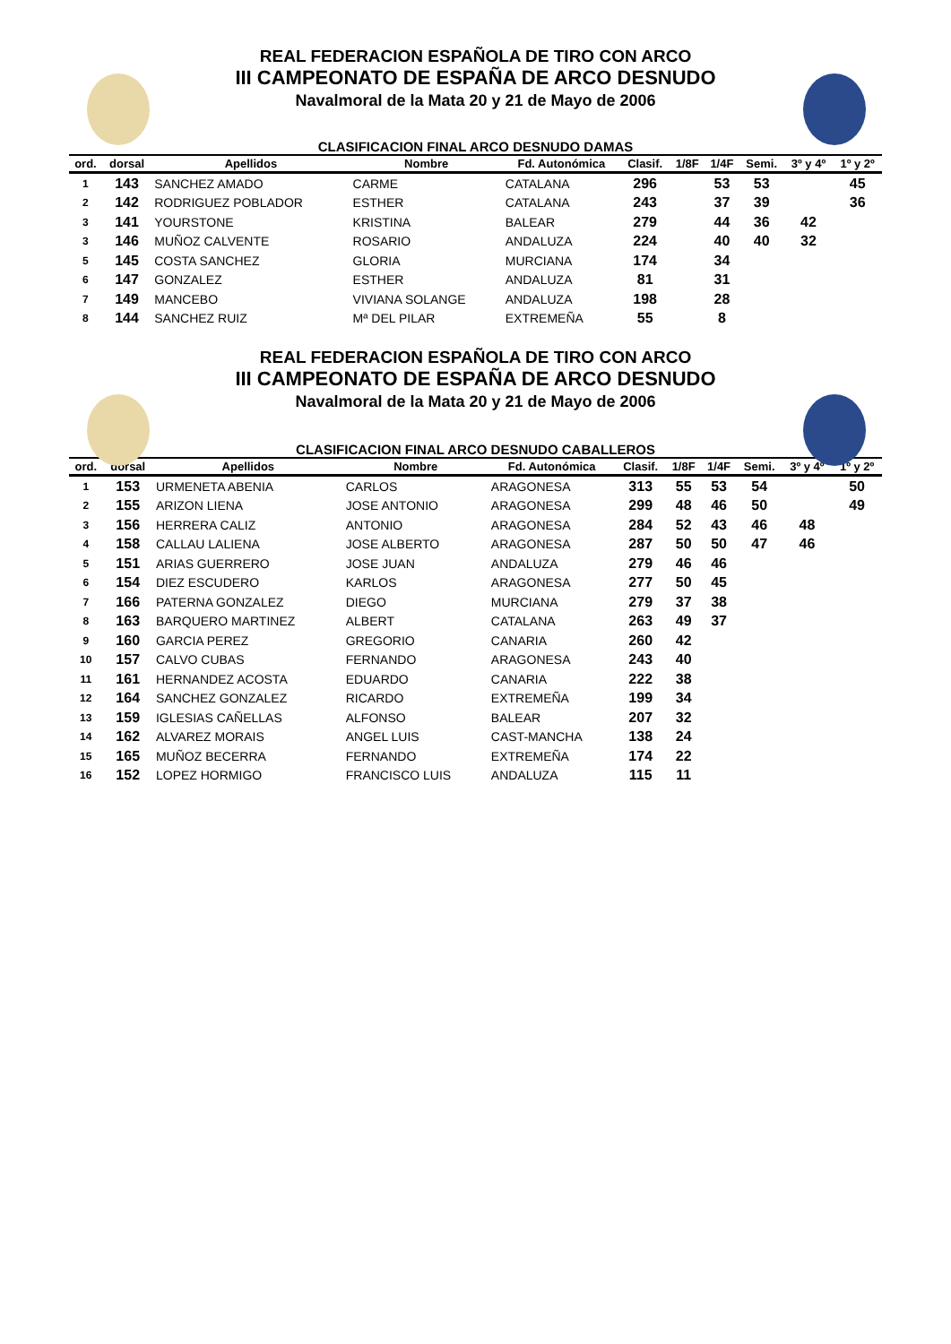REAL FEDERACION ESPAÑOLA DE TIRO CON ARCO
III CAMPEONATO DE ESPAÑA DE ARCO DESNUDO
Navalmoral de la Mata 20 y 21 de Mayo de 2006
CLASIFICACION FINAL ARCO DESNUDO DAMAS
| ord. | dorsal | Apellidos | Nombre | Fd. Autonómica | Clasif. | 1/8F | 1/4F | Semi. | 3º y 4º | 1º y 2º |
| --- | --- | --- | --- | --- | --- | --- | --- | --- | --- | --- |
| 1 | 143 | SANCHEZ AMADO | CARME | CATALANA | 296 | | 53 | 53 | | 45 |
| 2 | 142 | RODRIGUEZ POBLADOR | ESTHER | CATALANA | 243 | | 37 | 39 | | 36 |
| 3 | 141 | YOURSTONE | KRISTINA | BALEAR | 279 | | 44 | 36 | 42 | |
| 3 | 146 | MUÑOZ CALVENTE | ROSARIO | ANDALUZA | 224 | | 40 | 40 | 32 | |
| 5 | 145 | COSTA SANCHEZ | GLORIA | MURCIANA | 174 | | 34 | | | |
| 6 | 147 | GONZALEZ | ESTHER | ANDALUZA | 81 | | 31 | | | |
| 7 | 149 | MANCEBO | VIVIANA SOLANGE | ANDALUZA | 198 | | 28 | | | |
| 8 | 144 | SANCHEZ RUIZ | Mª DEL PILAR | EXTREMEÑA | 55 | | 8 | | | |
REAL FEDERACION ESPAÑOLA DE TIRO CON ARCO
III CAMPEONATO DE ESPAÑA DE ARCO DESNUDO
Navalmoral de la Mata 20 y 21 de Mayo de 2006
CLASIFICACION FINAL ARCO DESNUDO CABALLEROS
| ord. | dorsal | Apellidos | Nombre | Fd. Autonómica | Clasif. | 1/8F | 1/4F | Semi. | 3º y 4º | 1º y 2º |
| --- | --- | --- | --- | --- | --- | --- | --- | --- | --- | --- |
| 1 | 153 | URMENETA ABENIA | CARLOS | ARAGONESA | 313 | 55 | 53 | 54 | | 50 |
| 2 | 155 | ARIZON LIENA | JOSE ANTONIO | ARAGONESA | 299 | 48 | 46 | 50 | | 49 |
| 3 | 156 | HERRERA CALIZ | ANTONIO | ARAGONESA | 284 | 52 | 43 | 46 | 48 | |
| 4 | 158 | CALLAU LALIENA | JOSE ALBERTO | ARAGONESA | 287 | 50 | 50 | 47 | 46 | |
| 5 | 151 | ARIAS GUERRERO | JOSE JUAN | ANDALUZA | 279 | 46 | 46 | | | |
| 6 | 154 | DIEZ ESCUDERO | KARLOS | ARAGONESA | 277 | 50 | 45 | | | |
| 7 | 166 | PATERNA GONZALEZ | DIEGO | MURCIANA | 279 | 37 | 38 | | | |
| 8 | 163 | BARQUERO MARTINEZ | ALBERT | CATALANA | 263 | 49 | 37 | | | |
| 9 | 160 | GARCIA PEREZ | GREGORIO | CANARIA | 260 | 42 | | | | |
| 10 | 157 | CALVO CUBAS | FERNANDO | ARAGONESA | 243 | 40 | | | | |
| 11 | 161 | HERNANDEZ ACOSTA | EDUARDO | CANARIA | 222 | 38 | | | | |
| 12 | 164 | SANCHEZ GONZALEZ | RICARDO | EXTREMEÑA | 199 | 34 | | | | |
| 13 | 159 | IGLESIAS CAÑELLAS | ALFONSO | BALEAR | 207 | 32 | | | | |
| 14 | 162 | ALVAREZ MORAIS | ANGEL LUIS | CAST-MANCHA | 138 | 24 | | | | |
| 15 | 165 | MUÑOZ BECERRA | FERNANDO | EXTREMEÑA | 174 | 22 | | | | |
| 16 | 152 | LOPEZ HORMIGO | FRANCISCO LUIS | ANDALUZA | 115 | 11 | | | | |